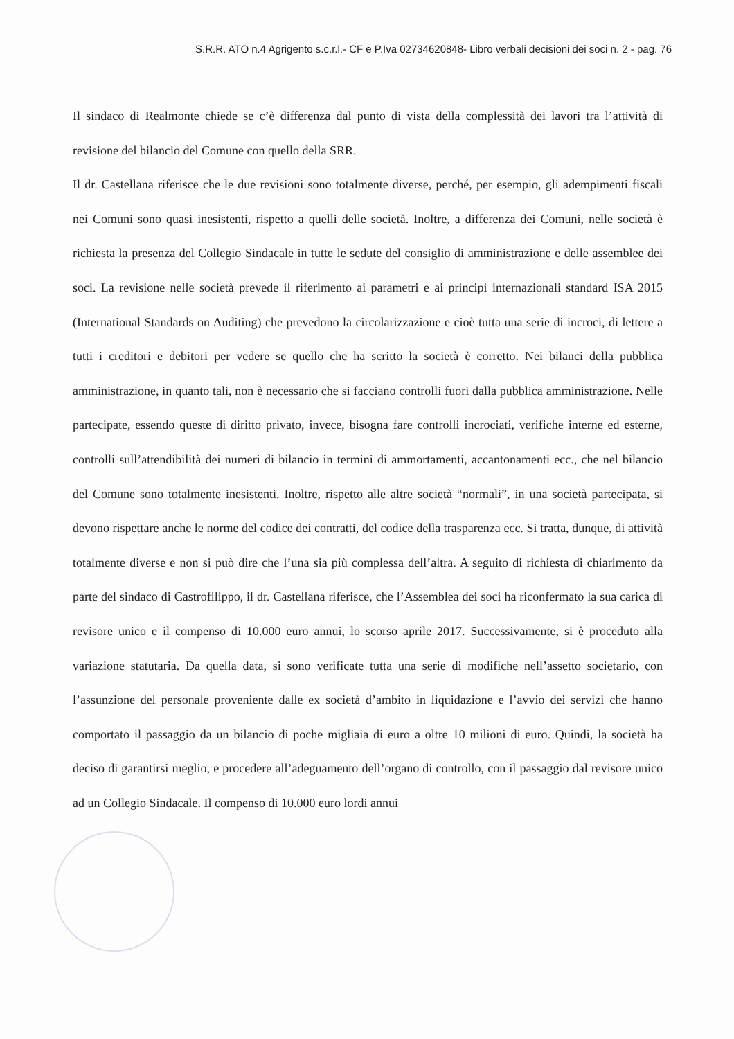S.R.R. ATO n.4 Agrigento s.c.r.l.- CF e P.Iva 02734620848- Libro verbali decisioni dei soci n. 2 - pag. 76
Il sindaco di Realmonte chiede se c’è differenza dal punto di vista della complessità dei lavori tra l’attività di revisione del bilancio del Comune con quello della SRR.
Il dr. Castellana riferisce che le due revisioni sono totalmente diverse, perché, per esempio, gli adempimenti fiscali nei Comuni sono quasi inesistenti, rispetto a quelli delle società. Inoltre, a differenza dei Comuni, nelle società è richiesta la presenza del Collegio Sindacale in tutte le sedute del consiglio di amministrazione e delle assemblee dei soci. La revisione nelle società prevede il riferimento ai parametri e ai principi internazionali standard ISA 2015 (International Standards on Auditing) che prevedono la circolarizzazione e cioè tutta una serie di incroci, di lettere a tutti i creditori e debitori per vedere se quello che ha scritto la società è corretto. Nei bilanci della pubblica amministrazione, in quanto tali, non è necessario che si facciano controlli fuori dalla pubblica amministrazione. Nelle partecipate, essendo queste di diritto privato, invece, bisogna fare controlli incrociati, verifiche interne ed esterne, controlli sull’attendibilità dei numeri di bilancio in termini di ammortamenti, accantonamenti ecc., che nel bilancio del Comune sono totalmente inesistenti. Inoltre, rispetto alle altre società “normali”, in una società partecipata, si devono rispettare anche le norme del codice dei contratti, del codice della trasparenza ecc. Si tratta, dunque, di attività totalmente diverse e non si può dire che l’una sia più complessa dell’altra. A seguito di richiesta di chiarimento da parte del sindaco di Castrofilippo, il dr. Castellana riferisce, che l’Assemblea dei soci ha riconfermato la sua carica di revisore unico e il compenso di 10.000 euro annui, lo scorso aprile 2017. Successivamente, si è proceduto alla variazione statutaria. Da quella data, si sono verificate tutta una serie di modifiche nell’assetto societario, con l’assunzione del personale proveniente dalle ex società d’ambito in liquidazione e l’avvio dei servizi che hanno comportato il passaggio da un bilancio di poche migliaia di euro a oltre 10 milioni di euro. Quindi, la società ha deciso di garantirsi meglio, e procedere all’adeguamento dell’organo di controllo, con il passaggio dal revisore unico ad un Collegio Sindacale. Il compenso di 10.000 euro lordi annui